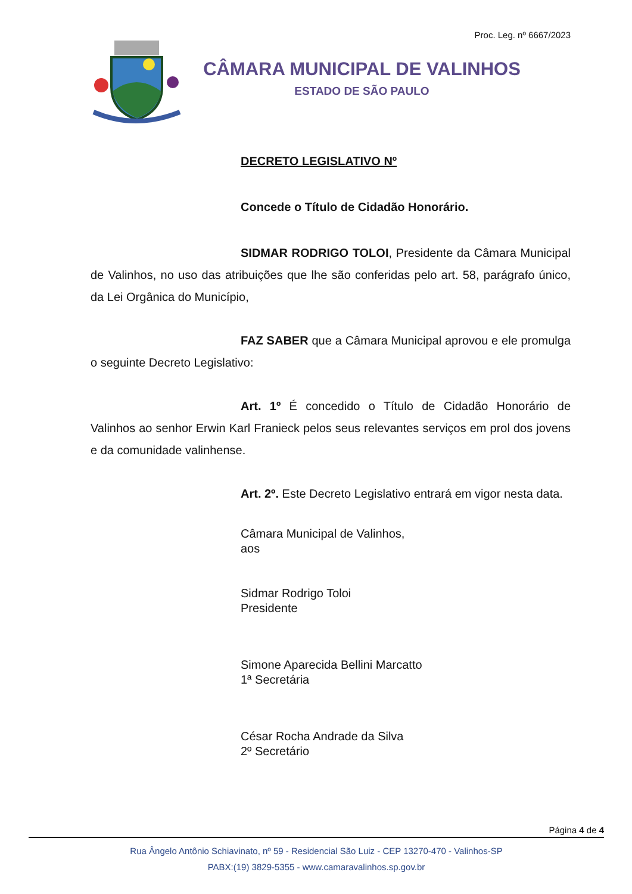Proc. Leg. nº 6667/2023
CÂMARA MUNICIPAL DE VALINHOS
ESTADO DE SÃO PAULO
DECRETO LEGISLATIVO Nº
Concede o Título de Cidadão Honorário.
SIDMAR RODRIGO TOLOI, Presidente da Câmara Municipal de Valinhos, no uso das atribuições que lhe são conferidas pelo art. 58, parágrafo único, da Lei Orgânica do Município,
FAZ SABER que a Câmara Municipal aprovou e ele promulga o seguinte Decreto Legislativo:
Art. 1º É concedido o Título de Cidadão Honorário de Valinhos ao senhor Erwin Karl Franieck pelos seus relevantes serviços em prol dos jovens e da comunidade valinhense.
Art. 2º. Este Decreto Legislativo entrará em vigor nesta data.
Câmara Municipal de Valinhos,
aos
Sidmar Rodrigo Toloi
Presidente
Simone Aparecida Bellini Marcatto
1ª Secretária
César Rocha Andrade da Silva
2º Secretário
Página 4 de 4
Rua Ângelo Antônio Schiavinato, nº 59 - Residencial São Luiz - CEP 13270-470 - Valinhos-SP
PABX:(19) 3829-5355 - www.camaravalinhos.sp.gov.br